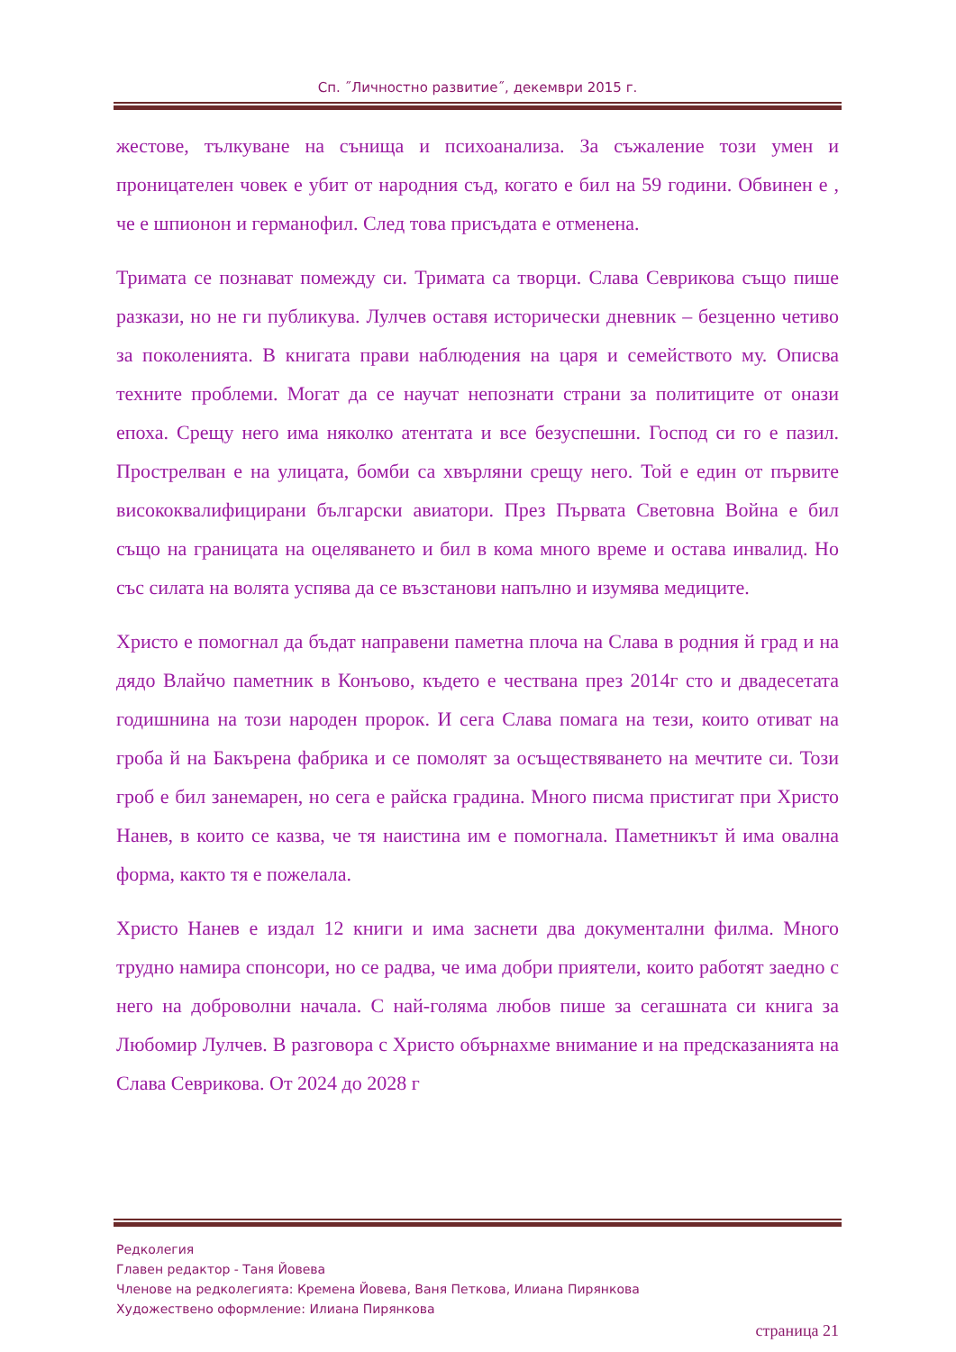Сп. ˝Личностно развитие˝, декември 2015 г.
жестове, тълкуване на сънища и психоанализа. За съжаление този умен и проницателен човек е убит от народния съд, когато е бил на 59 години. Обвинен е , че е шпионон и германофил. След това присъдата е отменена.
Тримата се познават помежду си. Тримата са творци. Слава Севрикова също пише разкази, но не ги публикува. Лулчев оставя исторически дневник – безценно четиво за поколенията. В книгата прави наблюдения на царя и семейството му. Описва техните проблеми. Могат да се научат непознати страни за политиците от онази епоха. Срещу него има няколко атентата и все безуспешни. Господ си го е пазил. Прострелван е на улицата, бомби са хвърляни срещу него. Той е един от първите висококвалифицирани български авиатори. През Първата Световна Война е бил също на границата на оцеляването и бил в кома много време и остава инвалид. Но със силата на волята успява да се възстанови напълно и изумява медиците.
Христо е помогнал да бъдат направени паметна плоча на Слава в родния й град и на дядо Влайчо паметник в Конъово, където е чествана през 2014г сто и двадесетата годишнина на този народен пророк. И сега Слава помага на тези, които отиват на гроба й на Бакърена фабрика и се помолят за осъществяването на мечтите си. Този гроб е бил занемарен, но сега е райска градина. Много писма пристигат при Христо Нанев, в които се казва, че тя наистина им е помогнала. Паметникът й има овална форма, както тя е пожелала.
Христо Нанев е издал 12 книги и има заснети два документални филма. Много трудно намира спонсори, но се радва, че има добри приятели, които работят заедно с него на доброволни начала. С най-голяма любов пише за сегашната си книга за Любомир Лулчев. В разговора с Христо обърнахме внимание и на предсказанията на Слава Севрикова. От 2024 до 2028 г
Редколегия
Главен редактор - Таня Йовева
Членове на редколегията: Кремена Йовева, Ваня Петкова, Илиана Пирянкова
Художествено оформление: Илиана Пирянкова
страница 21